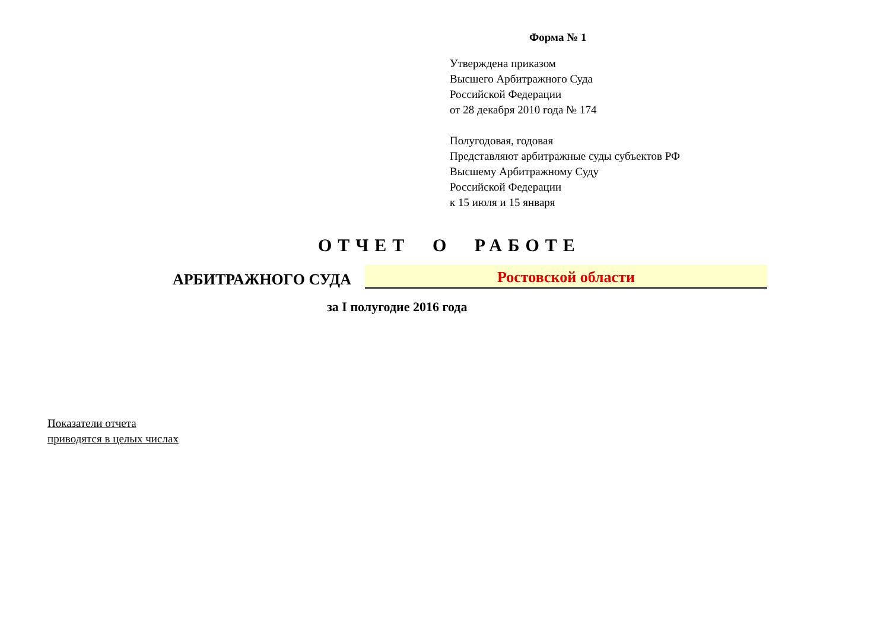Форма № 1
Утверждена приказом
Высшего Арбитражного Суда
Российской Федерации
от 28 декабря 2010 года № 174
Полугодовая, годовая
Представляют арбитражные суды субъектов РФ
Высшему Арбитражному Суду
Российской Федерации
к 15 июля и 15 января
ОТЧЕТ О РАБОТЕ
АРБИТРАЖНОГО СУДА
Ростовской области
за I полугодие 2016 года
Показатели отчета
приводятся в целых числах